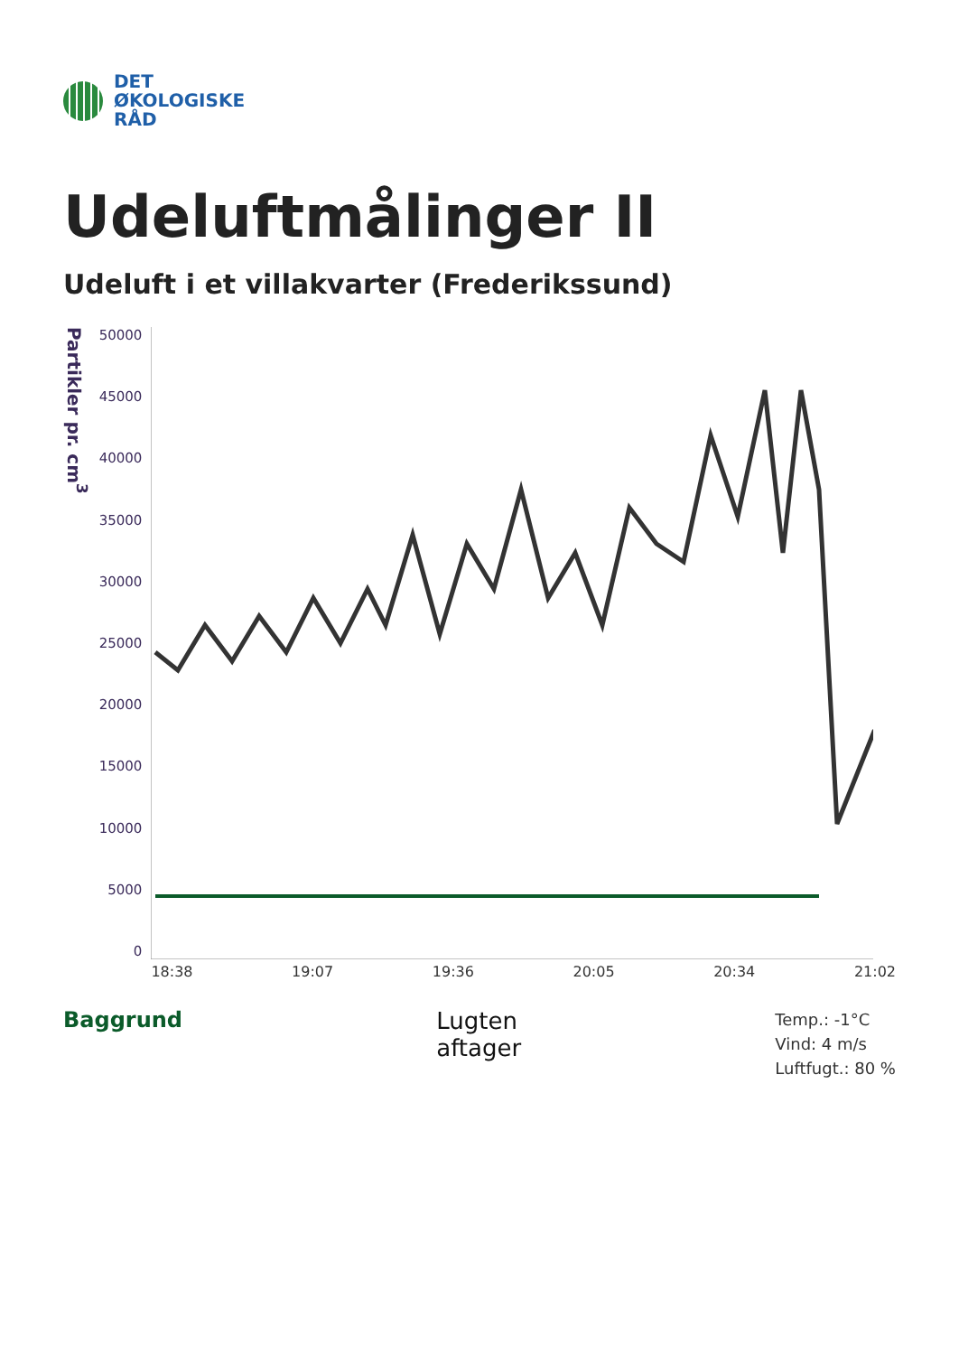DET
ØKOLOGISKE
RÅD
Udeluftmålinger II
Udeluft i et villakvarter (Frederikssund)
Partikler pr. cm<sup>3</sup>
50000
45000
40000
35000
30000
25000
20000
15000
10000
5000
0
18:38 19:07 19:36 20:05 20:34 21:02
Baggrund Lugten
aftager
Temp.: -1°C
Vind: 4 m/s
Luftfugt.: 80 %